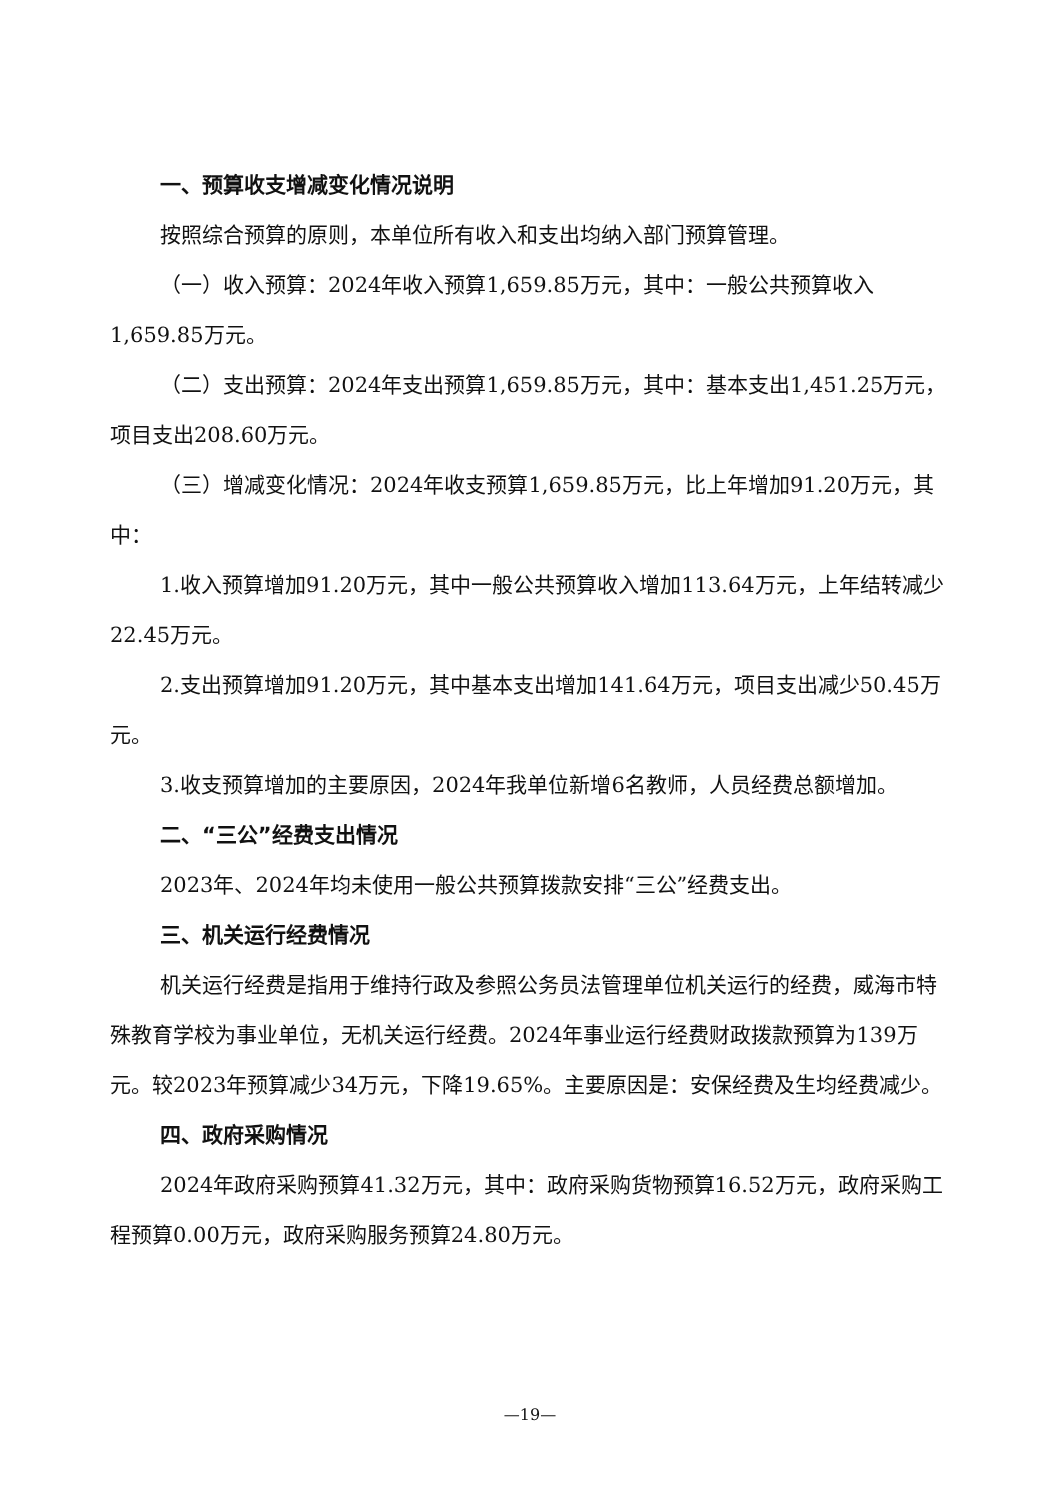一、预算收支增减变化情况说明
按照综合预算的原则，本单位所有收入和支出均纳入部门预算管理。
（一）收入预算：2024年收入预算1,659.85万元，其中：一般公共预算收入1,659.85万元。
（二）支出预算：2024年支出预算1,659.85万元，其中：基本支出1,451.25万元，项目支出208.60万元。
（三）增减变化情况：2024年收支预算1,659.85万元，比上年增加91.20万元，其中：
1.收入预算增加91.20万元，其中一般公共预算收入增加113.64万元，上年结转减少22.45万元。
2.支出预算增加91.20万元，其中基本支出增加141.64万元，项目支出减少50.45万元。
3.收支预算增加的主要原因，2024年我单位新增6名教师，人员经费总额增加。
二、“三公”经费支出情况
2023年、2024年均未使用一般公共预算拨款安排“三公”经费支出。
三、机关运行经费情况
机关运行经费是指用于维持行政及参照公务员法管理单位机关运行的经费，威海市特殊教育学校为事业单位，无机关运行经费。2024年事业运行经费财政拨款预算为139万元。较2023年预算减少34万元，下降19.65%。主要原因是：安保经费及生均经费减少。
四、政府采购情况
2024年政府采购预算41.32万元，其中：政府采购货物预算16.52万元，政府采购工程预算0.00万元，政府采购服务预算24.80万元。
—19—